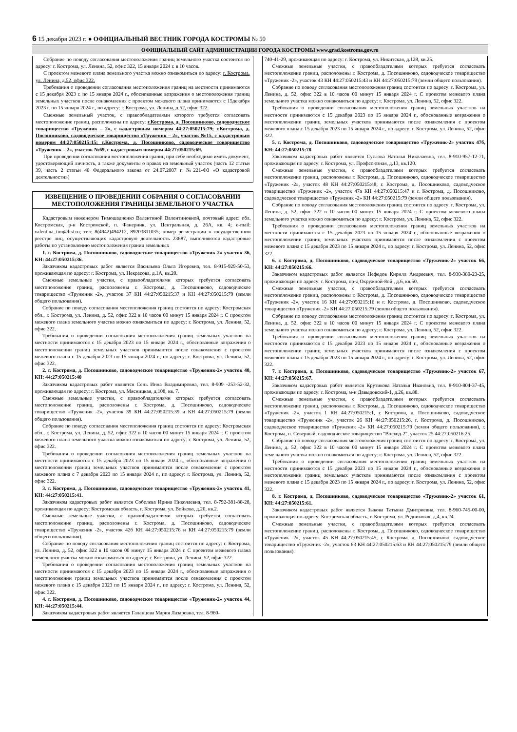6 15 декабря 2023 г. ● ОФИЦИАЛЬНЫЙ ВЕСТНИК ГОРОДА КОСТРОМЫ № 50
ОФИЦИАЛЬНЫЙ САЙТ АДМИНИСТРАЦИИ ГОРОДА КОСТРОМЫ www.grad.kostroma.gov.ru
Собрание по поводу согласования местоположения границ земельного участка состоится по адресу: г. Кострома, ул. Ленина, 52, офис 322, 15 января 2024 г. в 10 часов.
С проектом межевого плана земельного участка можно ознакомиться по адресу: г. Кострома, ул. Ленина, д.52, офис 322.
Требования о проведении согласования местоположения границ на местности принимаются с 15 декабря 2023 г. по 15 января 2024 г., обоснованные возражения о местоположения границ земельных участков после ознакомления с проектом межевого плана принимаются с 15декабря 2023 г. по 15 января 2024 г., по адресу: г. Кострома, ул. Ленина, д.52, офис 322.
Смежные земельный участок, с правообладателями которого требуется согласовать местоположение границ, расположены по адресу: г.Кострома, д. Посошниково, садоводческое товарищество «Труженик – 2», с кадастровым номером 44:27:050215:79; г.Кострома, д. Посошниково, садоводческое товарищество «Труженик – 2», участок №15, с кадастровым номером 44:27:050215:15; г.Кострома, д. Посошниково, садоводческое товарищество «Труженик – 2», участок №69, с кадастровым номером 44:27:050215:69.
При проведении согласования местоположения границ при себе необходимо иметь документ, удостоверяющий личность, а также документы о правах на земельный участок (часть 12 статьи 39, часть 2 статьи 40 Федерального закона от 24.07.2007 г. №221-ФЗ «О кадастровой деятельности»)
ИЗВЕЩЕНИЕ О ПРОВЕДЕНИИ СОБРАНИЯ О СОГЛАСОВАНИИ МЕСТОПОЛОЖЕНИЯ ГРАНИЦЫ ЗЕМЕЛЬНОГО УЧАСТКА
Кадастровым инженером Тимошадченко Валентиной Валентиновной, почтовый адрес: обл. Костромская, р-н Костромской, п. Фанерник, ул. Центральная, д. 26А, кв. 4; e-mail: valentina_tim@list.ru; тел: 8(4942)494212, 89203811035; номер регистрации в государственном реестре лиц, осуществляющих кадастровую деятельность 23687, выполняются кадастровые работы по установлению местоположения границ земельных
1. г. Кострома, д. Посошниково, садоводческое товарищество «Труженик-2» участок 36, КН: 44:27:050215:36.
Заказчиком кадастровых работ является Васильева Ольга Игоревна, тел. 8-915-929-50-53, проживающая по адресу: г. Кострома, ул. Некрасова, д.1А, кв.20.
Смежные земельные участки, с правообладателями которых требуется согласовать местоположение границ, расположены г. Кострома, д. Посошниково, садоводческое товарищество «Труженик -2», участок 37 КН 44:27:050215:37 и КН 44:27:050215:79 (земли общего пользования).
Собрание по поводу согласования местоположения границ состоится по адресу: Костромская обл., г. Кострома, ул. Ленина, д. 52, офис 322 в 10 часов 00 минут 15 января 2024 г. С проектом межевого плана земельного участка можно ознакомиться по адресу: г. Кострома, ул. Ленина, 52, офис 322.
Требования о проведении согласования местоположения границ земельных участков на местности принимаются с 15 декабря 2023 по 15 января 2024 г., обоснованные возражения о местоположении границ земельных участков принимаются после ознакомления с проектом межевого плана с 15 декабря 2023 по 15 января 2024 г., по адресу: г. Кострома, ул. Ленина, 52, офис 322.
2. г. Кострома, д. Посошниково, садоводческое товарищество «Труженик-2» участок 40, КН: 44:27:050215:40
Заказчиком кадастровых работ является Сень Инна Владимировна, тел. 8-909 -253-52-32, проживающая по адресу: г. Кострома, ул. Мясницкая, д.108, кв. 7.
Смежные земельные участки, с правообладателями которых требуется согласовать местоположение границ, расположены г. Кострома, д. Посошниково, садоводческое товарищество «Труженик -2», участок 39 КН 44:27:050215:39 и КН 44:27:050215:79 (земли общего пользования).
Собрание по поводу согласования местоположения границ состоится по адресу: Костромская обл., г. Кострома, ул. Ленина, д. 52, офис 322 в 10 часов 00 минут 15 января 2024 г. С проектом межевого плана земельного участка можно ознакомиться по адресу: г. Кострома, ул. Ленина, 52, офис 322.
Требования о проведении согласования местоположения границ земельных участков на местности принимаются с 15 декабря 2023 по 15 января 2024 г., обоснованные возражения о местоположении границ земельных участков принимаются после ознакомления с проектом межевого плана с 7 декабря 2023 по 15 января 2024 г., по адресу: г. Кострома, ул. Ленина, 52, офис 322.
3. г. Кострома, д. Посошниково, садоводческое товарищество «Труженик-2» участок 41, КН: 44:27:050215:41.
Заказчиком кадастровых работ является Соболева Ирина Николаевна, тел. 8-792-381-88-28, проживающая по адресу: Костромская область, г. Кострома, ул. Войкова, д.20, кв.2.
Смежные земельные участки, с правообладателями которых требуется согласовать местоположение границ, расположены г. Кострома, д. Посошниково, садоводческое товарищество «Труженик -2», участок 42б КН 44:27:050215:76 и КН 44:27:050215:79 (земли общего пользования).
Собрание по поводу согласования местоположения границ состоится по адресу: г. Кострома, ул. Ленина, д. 52, офис 322 в 10 часов 00 минут 15 января 2024 г. С проектом межевого плана земельного участка можно ознакомиться по адресу: г. Кострома, ул. Ленина, 52, офис 322.
Требования о проведении согласования местоположения границ земельных участков на местности принимаются с 15 декабря 2023 по 15 января 2024 г., обоснованные возражения о местоположении границ земельных участков принимаются после ознакомления с проектом межевого плана с 15 декабря 2023 по 15 января 2024 г., по адресу: г. Кострома, ул. Ленина, 52, офис 322.
4. г. Кострома, д. Посошниково, садоводческое товарищество «Труженик-2» участок 44, КН: 44:27:050215:44.
Заказчиком кадастровых работ является Галанцева Мария Лазаревна, тел. 8-960-
740-41-29, проживающая по адресу: г. Кострома, ул. Никитская, д.128, кв.25.
Смежные земельные участки, с правообладателями которых требуется согласовать местоположение границ, расположены г. Кострома, д. Посошниково, садоводческое товарищество «Труженик -2», участок 43 КН 44:27:050215:43 и КН 44:27:050215:79 (земли общего пользования).
Собрание по поводу согласования местоположения границ состоится по адресу: г. Кострома, ул. Ленина, д. 52, офис 322 в 10 часов 00 минут 15 января 2024 г. С проектом межевого плана земельного участка можно ознакомиться по адресу: г. Кострома, ул. Ленина, 52, офис 322.
Требования о проведении согласования местоположения границ земельных участков на местности принимаются с 15 декабря 2023 по 15 января 2024 г., обоснованные возражения о местоположении границ земельных участков принимаются после ознакомления с проектом межевого плана с 15 декабря 2023 по 15 января 2024 г., по адресу: г. Кострома, ул. Ленина, 52, офис 322.
5. г. Кострома, д. Посошниково, садоводческое товарищество «Труженик-2» участок 47б, КН: 44:27:050215:78
Заказчиком кадастровых работ является Суслова Наталья Николаевна, тел. 8-910-957-12-71, проживающая по адресу: г. Кострома, ул. Профсоюзная, д.13, кв.120.
Смежные земельные участки, с правообладателями которых требуется согласовать местоположение границ, расположены г. Кострома, д. Посошниково, садоводческое товарищество «Труженик -2», участок 48 КН 44:27:050215:48, г. Кострома, д. Посошниково, садоводческое товарищество «Труженик -2», участок 47а КН 44:27:050215:47 и г. Кострома, д. Посошниково, садоводческое товарищество «Труженик -2» КН 44:27:050215:79 (земли общего пользования).
Собрание по поводу согласования местоположения границ состоится по адресу: г. Кострома, ул. Ленина, д. 52, офис 322 в 10 часов 00 минут 15 января 2024 г. С проектом межевого плана земельного участка можно ознакомиться по адресу: г. Кострома, ул. Ленина, 52, офис 322.
Требования о проведении согласования местоположения границ земельных участков на местности принимаются с 15 декабря 2023 по 15 января 2024 г., обоснованные возражения о местоположении границ земельных участков принимаются после ознакомления с проектом межевого плана с 15 декабря 2023 по 15 января 2024 г., по адресу: г. Кострома, ул. Ленина, 52, офис 322.
6. г. Кострома, д. Посошниково, садоводческое товарищество «Труженик-2» участок 66, КН: 44:27:050215:66.
Заказчиком кадастровых работ является Нефедов Кирилл Андреевич, тел. 8-930-389-23-25, проживающая по адресу: г. Кострома, пр-д Окружной-8ой , д.6, кв.50.
Смежные земельные участки, с правообладателями которых требуется согласовать местоположение границ, расположены г. Кострома, д. Посошниково, садоводческое товарищество «Труженик -2», участок 16 КН 44:27:050215:16 и г. Кострома, д. Посошниково, садоводческое товарищество «Труженик -2» КН 44:27:050215:79 (земли общего пользования).
Собрание по поводу согласования местоположения границ состоится по адресу: г. Кострома, ул. Ленина, д. 52, офис 322 в 10 часов 00 минут 15 января 2024 г. С проектом межевого плана земельного участка можно ознакомиться по адресу: г. Кострома, ул. Ленина, 52, офис 322.
Требования о проведении согласования местоположения границ земельных участков на местности принимаются с 15 декабря 2023 по 15 января 2024 г., обоснованные возражения о местоположении границ земельных участков принимаются после ознакомления с проектом межевого плана с 15 декабря 2023 по 15 января 2024 г., по адресу: г. Кострома, ул. Ленина, 52, офис 322.
7. г. Кострома, д. Посошниково, садоводческое товарищество «Труженик-2» участок 67, КН: 44:27:050215:67.
Заказчиком кадастровых работ является Крутикова Наталья Ивановна, тел. 8-910-804-37-45, проживающая по адресу: г. Кострома, м-н Давыдовский-1, д.26, кв.88.
Смежные земельные участки, с правообладателями которых требуется согласовать местоположение границ, расположены г. Кострома, д. Посошниково, садоводческое товарищество «Труженик -2», участок 1 КН 44:27:050215:1, г. Кострома, д. Посошниково, садоводческое товарищество «Труженик -2», участок 26 КН 44:27:050215:26, г. Кострома, д. Посошниково, садоводческое товарищество «Труженик -2» КН 44:27:050215:79 (земли общего пользования), г. Кострома, п. Северный, садоводческое товарищество "Восход-2", участок 25 44:27:050216:25.
Собрание по поводу согласования местоположения границ состоится по адресу: г. Кострома, ул. Ленина, д. 52, офис 322 в 10 часов 00 минут 15 января 2024 г. С проектом межевого плана земельного участка можно ознакомиться по адресу: г. Кострома, ул. Ленина, 52, офис 322.
Требования о проведении согласования местоположения границ земельных участков на местности принимаются с 15 декабря 2023 по 15 января 2024 г., обоснованные возражения о местоположении границ земельных участков принимаются после ознакомления с проектом межевого плана с 15 декабря 2023 по 15 января 2024 г., по адресу: г. Кострома, ул. Ленина, 52, офис 322.
8. г. Кострома, д. Посошниково, садоводческое товарищество «Труженик-2» участок 61, КН: 44:27:050215:61.
Заказчиком кадастровых работ является Зыкова Татьяна Дмитриевна, тел. 8-960-745-00-00, проживающая по адресу: Костромская область, г. Кострома, ул. Родниковая, д.4, кв.24.
Смежные земельные участки, с правообладателями которых требуется согласовать местоположение границ, расположены г. Кострома, д. Посошниково, садоводческое товарищество «Труженик -2», участок 45 КН 44:27:050215:45, г. Кострома, д. Посошниково, садоводческое товарищество «Труженик -2», участок 63 КН 44:27:050215:63 и КН 44:27:050215:79 (земли общего пользования).